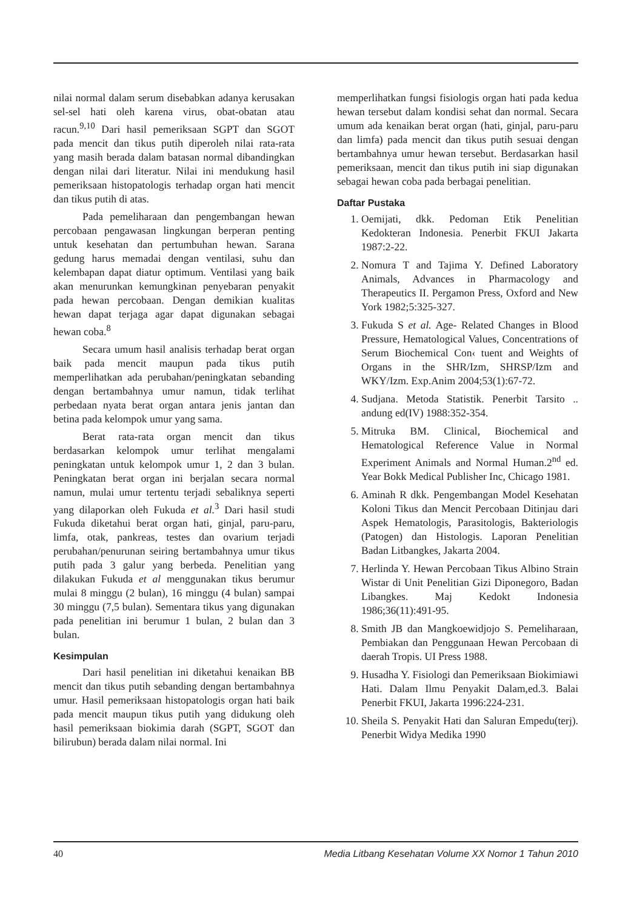nilai normal dalam serum disebabkan adanya kerusakan sel-sel hati oleh karena virus, obat-obatan atau racun.<sup>9,10</sup> Dari hasil pemeriksaan SGPT dan SGOT pada mencit dan tikus putih diperoleh nilai rata-rata yang masih berada dalam batasan normal dibandingkan dengan nilai dari literatur. Nilai ini mendukung hasil pemeriksaan histopatologis terhadap organ hati mencit dan tikus putih di atas.
Pada pemeliharaan dan pengembangan hewan percobaan pengawasan lingkungan berperan penting untuk kesehatan dan pertumbuhan hewan. Sarana gedung harus memadai dengan ventilasi, suhu dan kelembapan dapat diatur optimum. Ventilasi yang baik akan menurunkan kemungkinan penyebaran penyakit pada hewan percobaan. Dengan demikian kualitas hewan dapat terjaga agar dapat digunakan sebagai hewan coba.<sup>8</sup>
Secara umum hasil analisis terhadap berat organ baik pada mencit maupun pada tikus putih memperlihatkan ada perubahan/peningkatan sebanding dengan bertambahnya umur namun, tidak terlihat perbedaan nyata berat organ antara jenis jantan dan betina pada kelompok umur yang sama.
Berat rata-rata organ mencit dan tikus berdasarkan kelompok umur terlihat mengalami peningkatan untuk kelompok umur 1, 2 dan 3 bulan. Peningkatan berat organ ini berjalan secara normal namun, mulai umur tertentu terjadi sebaliknya seperti yang dilaporkan oleh Fukuda et al.<sup>3</sup> Dari hasil studi Fukuda diketahui berat organ hati, ginjal, paru-paru, limfa, otak, pankreas, testes dan ovarium terjadi perubahan/penurunan seiring bertambahnya umur tikus putih pada 3 galur yang berbeda. Penelitian yang dilakukan Fukuda et al menggunakan tikus berumur mulai 8 minggu (2 bulan), 16 minggu (4 bulan) sampai 30 minggu (7,5 bulan). Sementara tikus yang digunakan pada penelitian ini berumur 1 bulan, 2 bulan dan 3 bulan.
Kesimpulan
Dari hasil penelitian ini diketahui kenaikan BB mencit dan tikus putih sebanding dengan bertambahnya umur. Hasil pemeriksaan histopatologis organ hati baik pada mencit maupun tikus putih yang didukung oleh hasil pemeriksaan biokimia darah (SGPT, SGOT dan bilirubun) berada dalam nilai normal. Ini
memperlihatkan fungsi fisiologis organ hati pada kedua hewan tersebut dalam kondisi sehat dan normal. Secara umum ada kenaikan berat organ (hati, ginjal, paru-paru dan limfa) pada mencit dan tikus putih sesuai dengan bertambahnya umur hewan tersebut. Berdasarkan hasil pemeriksaan, mencit dan tikus putih ini siap digunakan sebagai hewan coba pada berbagai penelitian.
Daftar Pustaka
1. Oemijati, dkk. Pedoman Etik Penelitian Kedokteran Indonesia. Penerbit FKUI Jakarta 1987:2-22.
2. Nomura T and Tajima Y. Defined Laboratory Animals, Advances in Pharmacology and Therapeutics II. Pergamon Press, Oxford and New York 1982;5:325-327.
3. Fukuda S et al. Age- Related Changes in Blood Pressure, Hematological Values, Concentrations of Serum Biochemical Con‹ tuent and Weights of Organs in the SHR/Izm, SHRSP/Izm and WKY/Izm. Exp.Anim 2004;53(1):67-72.
4. Sudjana. Metoda Statistik. Penerbit Tarsito .. andung ed(IV) 1988:352-354.
5. Mitruka BM. Clinical, Biochemical and Hematological Reference Value in Normal Experiment Animals and Normal Human.2<sup>nd</sup> ed. Year Bokk Medical Publisher Inc, Chicago 1981.
6. Aminah R dkk. Pengembangan Model Kesehatan Koloni Tikus dan Mencit Percobaan Ditinjau dari Aspek Hematologis, Parasitologis, Bakteriologis (Patogen) dan Histologis. Laporan Penelitian Badan Litbangkes, Jakarta 2004.
7. Herlinda Y. Hewan Percobaan Tikus Albino Strain Wistar di Unit Penelitian Gizi Diponegoro, Badan Libangkes. Maj Kedokt Indonesia 1986;36(11):491-95.
8. Smith JB dan Mangkoewidjojo S. Pemeliharaan, Pembiakan dan Penggunaan Hewan Percobaan di daerah Tropis. UI Press 1988.
9. Husadha Y. Fisiologi dan Pemeriksaan Biokimiawi Hati. Dalam Ilmu Penyakit Dalam,ed.3. Balai Penerbit FKUI, Jakarta 1996:224-231.
10. Sheila S. Penyakit Hati dan Saluran Empedu(terj). Penerbit Widya Medika 1990
40 Media Litbang Kesehatan Volume XX Nomor 1 Tahun 2010